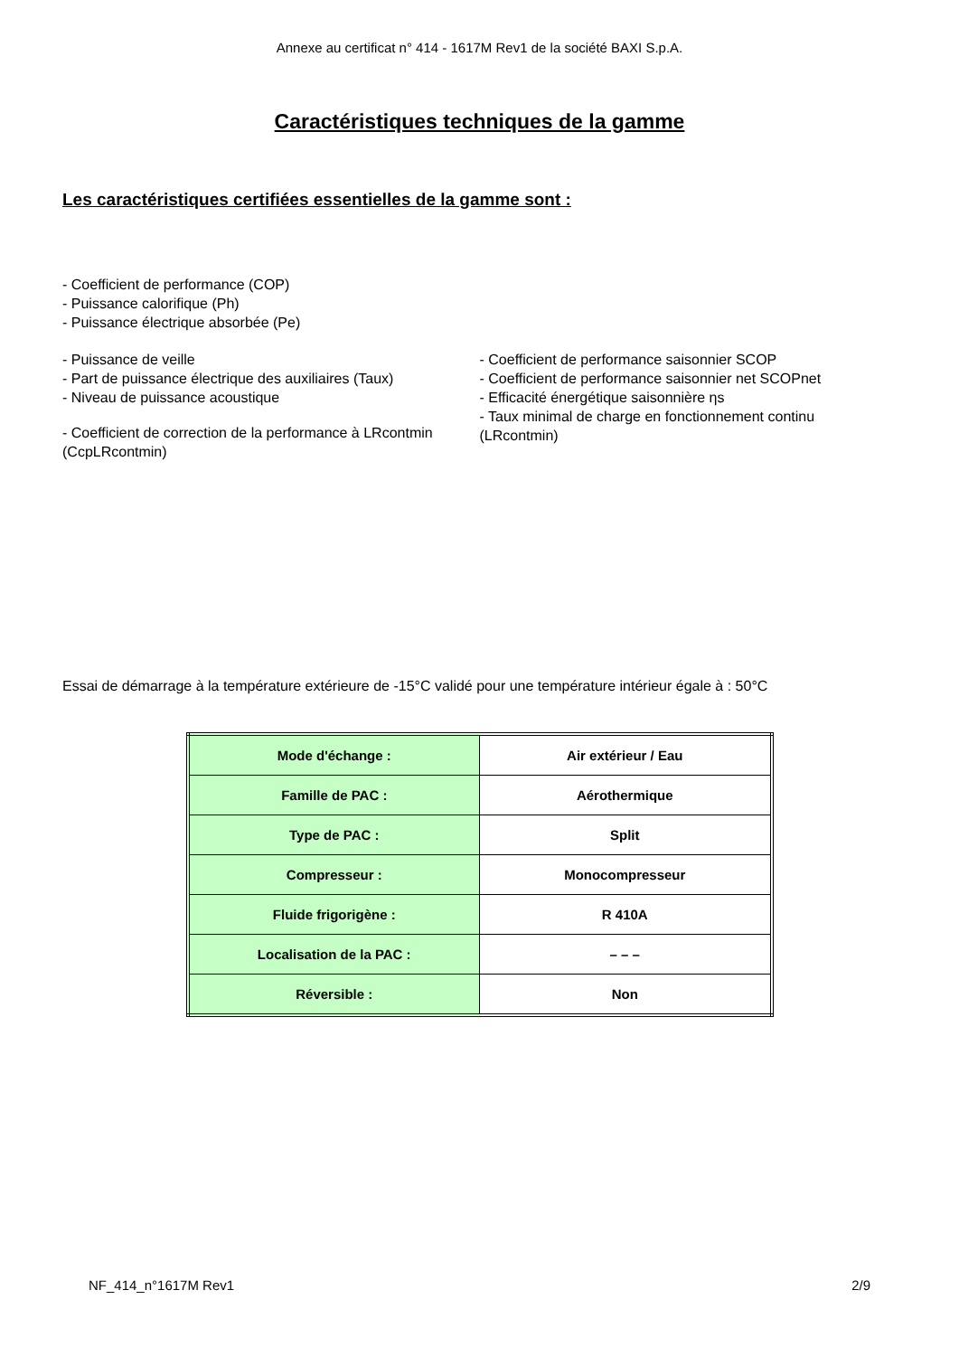Annexe au certificat n° 414 - 1617M Rev1 de la société BAXI S.p.A.
Caractéristiques techniques de la gamme
Les caractéristiques certifiées essentielles de la gamme sont :
- Coefficient de performance (COP)
- Puissance calorifique (Ph)
- Puissance électrique absorbée (Pe)
- Puissance de veille
- Part de puissance électrique des auxiliaires (Taux)
- Niveau de puissance acoustique
- Coefficient de correction de la performance à LRcontmin (CcpLRcontmin)
- Coefficient de performance saisonnier SCOP
- Coefficient de performance saisonnier net SCOPnet
- Efficacité énergétique saisonnière ηs
- Taux minimal de charge en fonctionnement continu (LRcontmin)
Essai de démarrage à la température extérieure de -15°C validé pour une température intérieur égale à : 50°C
| Mode d'échange : | Air extérieur / Eau |
| Famille de PAC : | Aérothermique |
| Type de PAC : | Split |
| Compresseur : | Monocompresseur |
| Fluide frigorigène : | R 410A |
| Localisation de la PAC : | – – – |
| Réversible : | Non |
NF_414_n°1617M Rev1 2/9